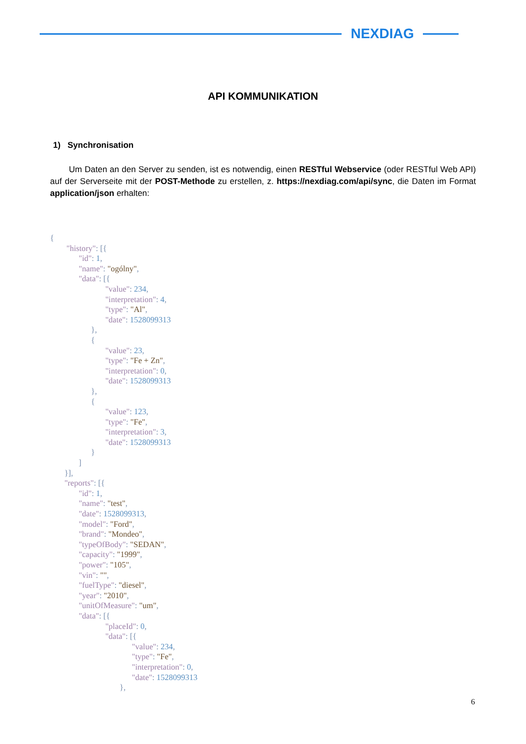NEXDIAG
API KOMMUNIKATION
1) Synchronisation
Um Daten an den Server zu senden, ist es notwendig, einen RESTful Webservice (oder RESTful Web API) auf der Serverseite mit der POST-Methode zu erstellen, z. https://nexdiag.com/api/sync, die Daten im Format application/json erhalten:
{
        "history": [{
              "id": 1,
              "name": "ogólny",
              "data": [{
                           "value": 234,
                           "interpretation": 4,
                           "type": "Al",
                           "date": 1528099313
                    },
                    {
                           "value": 23,
                           "type": "Fe + Zn",
                           "interpretation": 0,
                           "date": 1528099313
                    },
                    {
                           "value": 123,
                           "type": "Fe",
                           "interpretation": 3,
                           "date": 1528099313
                    }
              ]
       }],
       "reports": [{
              "id": 1,
              "name": "test",
              "date": 1528099313,
              "model": "Ford",
              "brand": "Mondeo",
              "typeOfBody": "SEDAN",
              "capacity": "1999",
              "power": "105",
              "vin": "",
              "fuelType": "diesel",
              "year": "2010",
              "unitOfMeasure": "um",
              "data": [{
                           "placeId": 0,
                           "data": [{
                                        "value": 234,
                                        "type": "Fe",
                                        "interpretation": 0,
                                        "date": 1528099313
                                  },
6